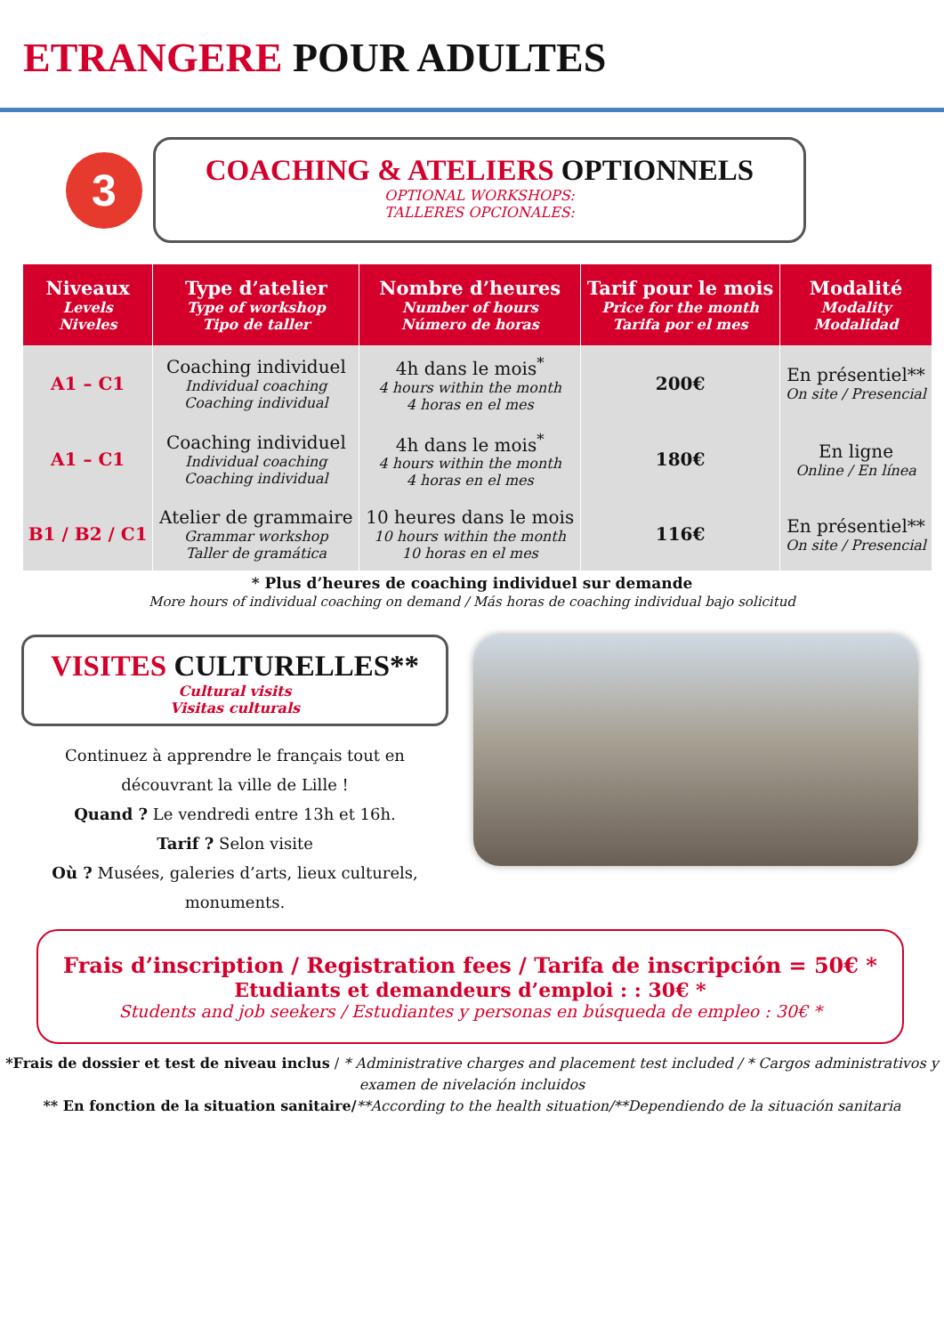ETRANGERE POUR ADULTES
3
COACHING & ATELIERS OPTIONNELS
OPTIONAL WORKSHOPS:
TALLERES OPCIONALES:
| Niveaux Levels Niveles | Type d’atelier Type of workshop Tipo de taller | Nombre d’heures Number of hours Número de horas | Tarif pour le mois Price for the month Tarifa por el mes | Modalité Modality Modalidad |
| --- | --- | --- | --- | --- |
| A1 – C1 | Coaching individuel Individual coaching Coaching individual | 4h dans le mois<sup>*</sup> 4 hours within the month 4 horas en el mes | 200€ | En présentiel** On site / Presencial |
| A1 – C1 | Coaching individuel Individual coaching Coaching individual | 4h dans le mois<sup>*</sup> 4 hours within the month 4 horas en el mes | 180€ | En ligne Online / En línea |
| B1 / B2 / C1 | Atelier de grammaire Grammar workshop Taller de gramática | 10 heures dans le mois 10 hours within the month 10 horas en el mes | 116€ | En présentiel** On site / Presencial |
* Plus d’heures de coaching individuel sur demande
More hours of individual coaching on demand / Más horas de coaching individual bajo solicitud
VISITES CULTURELLES**
Cultural visits
Visitas culturals
Continuez à apprendre le français tout en découvrant la ville de Lille !
Quand ? Le vendredi entre 13h et 16h.
Tarif ? Selon visite
Où ? Musées, galeries d’arts, lieux culturels, monuments.
Frais d’inscription / Registration fees / Tarifa de inscripción = 50€ *
Etudiants et demandeurs d’emploi : : 30€ *
Students and job seekers / Estudiantes y personas en búsqueda de empleo : 30€ *
*Frais de dossier et test de niveau inclus / * Administrative charges and placement test included / * Cargos administrativos y examen de nivelación incluidos
** En fonction de la situation sanitaire/**According to the health situation/**Dependiendo de la situación sanitaria